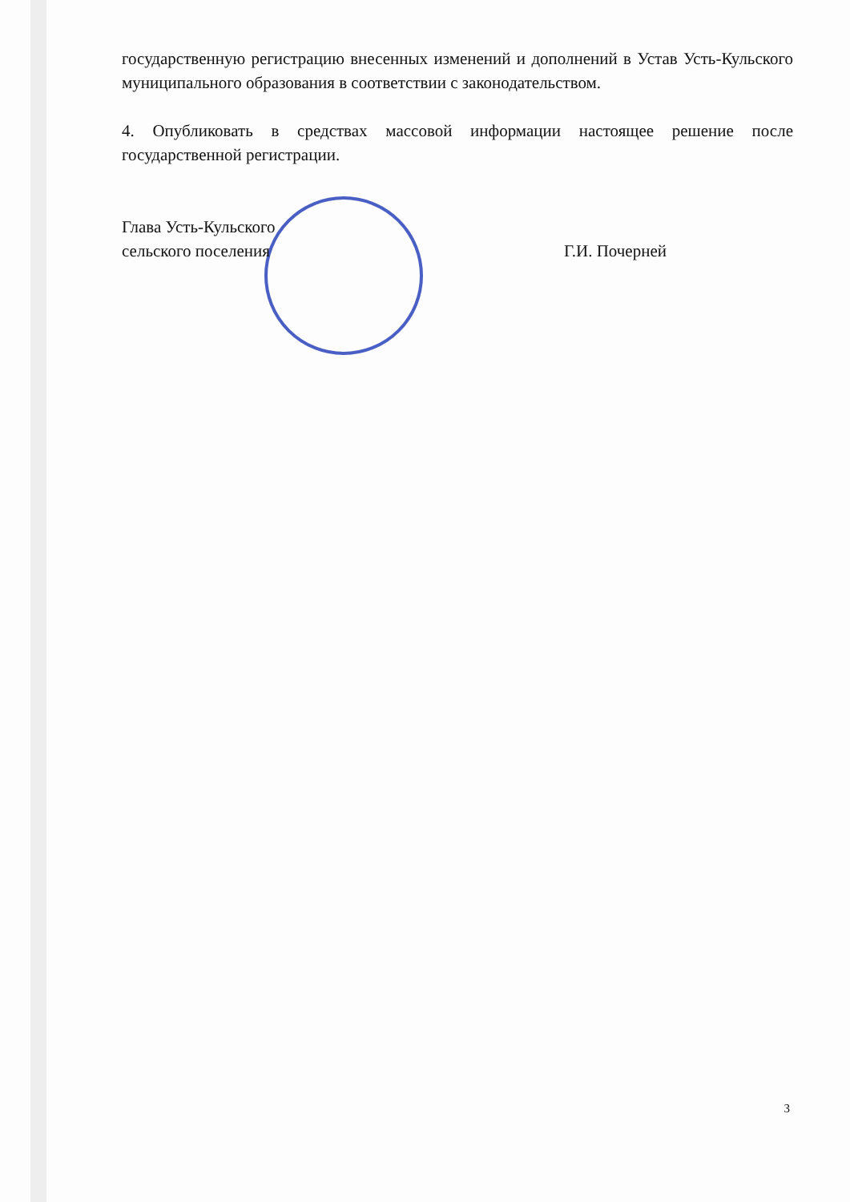государственную регистрацию внесенных изменений и дополнений в Устав Усть-Кульского муниципального образования в соответствии с законодательством.
4. Опубликовать в средствах массовой информации настоящее решение после государственной регистрации.
Глава Усть-Кульского
сельского поселения
Г.И. Почерней
3